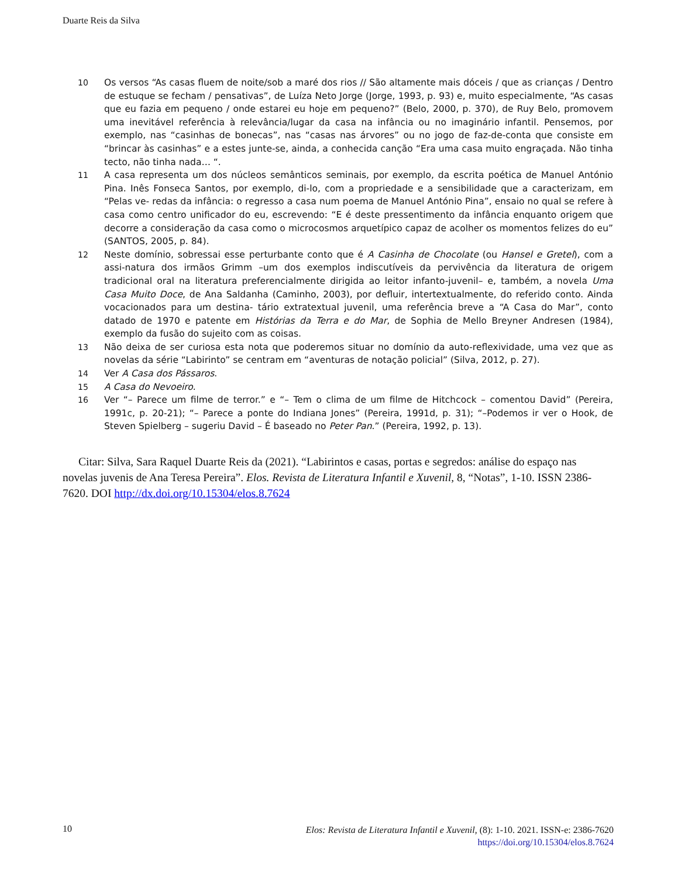Duarte Reis da Silva
10 Os versos “As casas fluem de noite/sob a maré dos rios // São altamente mais dóceis / que as crianças / Dentro de estuque se fecham / pensativas”, de Luíza Neto Jorge (Jorge, 1993, p. 93) e, muito especialmente, “As casas que eu fazia em pequeno / onde estarei eu hoje em pequeno?” (Belo, 2000, p. 370), de Ruy Belo, promovem uma inevitável referência à relevância/lugar da casa na infância ou no imaginário infantil. Pensemos, por exemplo, nas “casinhas de bonecas”, nas “casas nas árvores” ou no jogo de faz-de-conta que consiste em “brincar às casinhas” e a estes junte-se, ainda, a conhecida canção “Era uma casa muito engraçada. Não tinha tecto, não tinha nada… “.
11 A casa representa um dos núcleos semânticos seminais, por exemplo, da escrita poética de Manuel António Pina. Inês Fonseca Santos, por exemplo, di-lo, com a propriedade e a sensibilidade que a caracterizam, em “Pelas ve- redas da infância: o regresso a casa num poema de Manuel António Pina”, ensaio no qual se refere à casa como centro unificador do eu, escrevendo: “E é deste pressentimento da infância enquanto origem que decorre a consideração da casa como o microcosmos arquetípico capaz de acolher os momentos felizes do eu” (SANTOS, 2005, p. 84).
12 Neste domínio, sobressai esse perturbante conto que é A Casinha de Chocolate (ou Hansel e Gretel), com a assi-natura dos irmãos Grimm –um dos exemplos indiscutíveis da pervivência da literatura de origem tradicional oral na literatura preferencialmente dirigida ao leitor infanto-juvenil– e, também, a novela Uma Casa Muito Doce, de Ana Saldanha (Caminho, 2003), por defluir, intertextualmente, do referido conto. Ainda vocacionados para um destina- tário extratextual juvenil, uma referência breve a “A Casa do Mar”, conto datado de 1970 e patente em Histórias da Terra e do Mar, de Sophia de Mello Breyner Andresen (1984), exemplo da fusão do sujeito com as coisas.
13 Não deixa de ser curiosa esta nota que poderemos situar no domínio da auto-reflexividade, uma vez que as novelas da série “Labirinto” se centram em “aventuras de notação policial” (Silva, 2012, p. 27).
14 Ver A Casa dos Pássaros.
15 A Casa do Nevoeiro.
16 Ver “– Parece um filme de terror.” e “– Tem o clima de um filme de Hitchcock – comentou David” (Pereira, 1991c, p. 20-21); “– Parece a ponte do Indiana Jones” (Pereira, 1991d, p. 31); “–Podemos ir ver o Hook, de Steven Spielberg – sugeriu David – É baseado no Peter Pan.” (Pereira, 1992, p. 13).
Citar: Silva, Sara Raquel Duarte Reis da (2021). “Labirintos e casas, portas e segredos: análise do espaço nas novelas juvenis de Ana Teresa Pereira”. Elos. Revista de Literatura Infantil e Xuvenil, 8, “Notas”, 1-10. ISSN 2386-7620. DOI http://dx.doi.org/10.15304/elos.8.7624
10
Elos: Revista de Literatura Infantil e Xuvenil, (8): 1-10. 2021. ISSN-e: 2386-7620
https://doi.org/10.15304/elos.8.7624